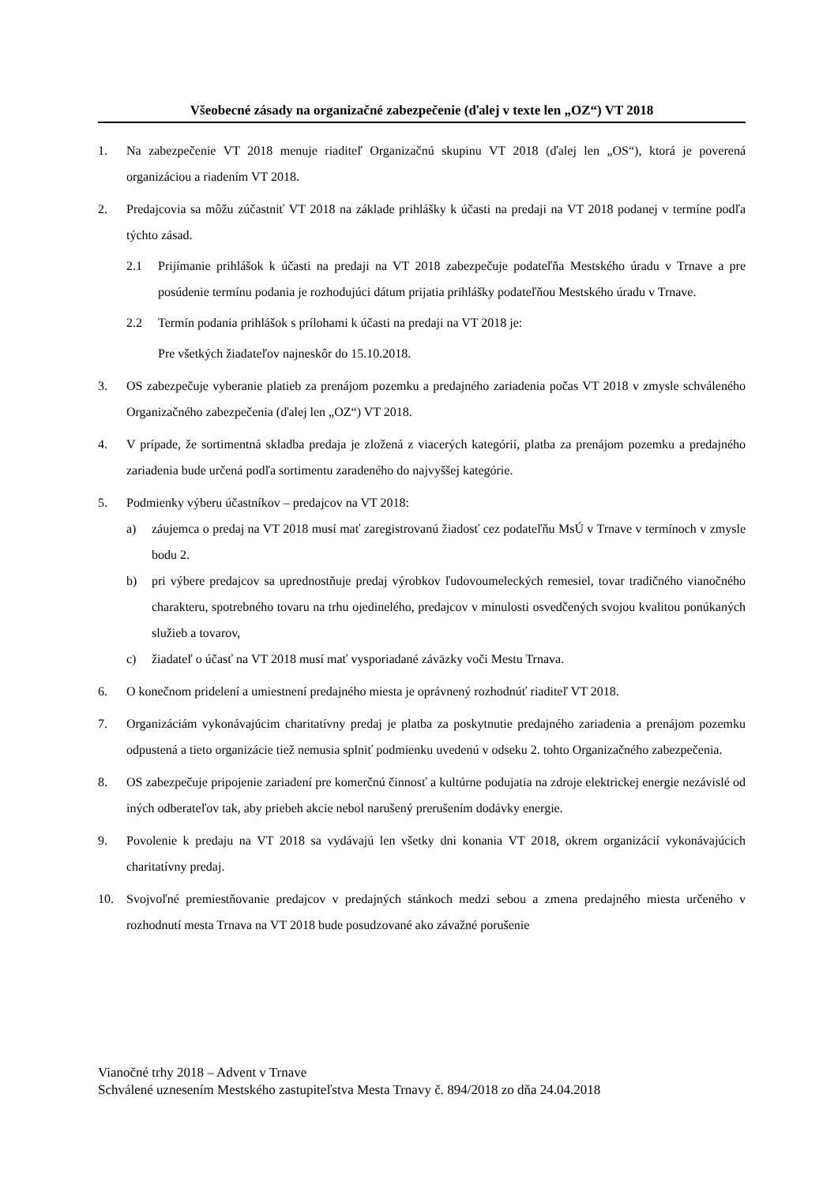Všeobecné zásady na organizačné zabezpečenie (ďalej v texte len „OZ“) VT 2018
1. Na zabezpečenie VT 2018 menuje riaditeľ Organizačnú skupinu VT 2018 (ďalej len „OS“), ktorá je poverená organizáciou a riadením VT 2018.
2. Predajcovia sa môžu zúčastniť VT 2018 na základe prihlášky k účasti na predaji na VT 2018 podanej v termíne podľa týchto zásad.
2.1 Prijímanie prihlášok k účasti na predaji na VT 2018 zabezpečuje podateľňa Mestského úradu v Trnave a pre posúdenie termínu podania je rozhodujúci dátum prijatia prihlášky podateľňou Mestského úradu v Trnave.
2.2 Termín podania prihlášok s prílohami k účasti na predaji na VT 2018 je:
Pre všetkých žiadateľov najneskôr do 15.10.2018.
3. OS zabezpečuje vyberanie platieb za prenájom pozemku a predajného zariadenia počas VT 2018 v zmysle schváleného Organizačného zabezpečenia (ďalej len „OZ“) VT 2018.
4. V prípade, že sortimentná skladba predaja je zložená z viacerých kategórií, platba za prenájom pozemku a predajného zariadenia bude určená podľa sortimentu zaradeného do najvyššej kategórie.
5. Podmienky výberu účastníkov – predajcov na VT 2018:
a) záujemca o predaj na VT 2018 musí mať zaregistrovanú žiadosť cez podateľňu MsÚ v Trnave v termínoch v zmysle bodu 2.
b) pri výbere predajcov sa uprednostňuje predaj výrobkov ľudovoumeleckých remesiel, tovar tradičného vianočného charakteru, spotrebného tovaru na trhu ojedinelého, predajcov v minulosti osvedčených svojou kvalitou ponúkaných služieb a tovarov,
c) žiadateľ o účasť na VT 2018 musí mať vysporiadané záväzky voči Mestu Trnava.
6. O konečnom pridelení a umiestnení predajného miesta je oprávnený rozhodnúť riaditeľ VT 2018.
7. Organizáciám vykonávajúcim charitatívny predaj je platba za poskytnutie predajného zariadenia a prenájom pozemku odpustená a tieto organizácie tiež nemusia splniť podmienku uvedenú v odseku 2. tohto Organizačného zabezpečenia.
8. OS zabezpečuje pripojenie zariadení pre komerčnú činnosť a kultúrne podujatia na zdroje elektrickej energie nezávislé od iných odberateľov tak, aby priebeh akcie nebol narušený prerušením dodávky energie.
9. Povolenie k predaju na VT 2018 sa vydávajú len všetky dni konania VT 2018, okrem organizácií vykonávajúcich charitatívny predaj.
10. Svojvoľné premiestňovanie predajcov v predajných stánkoch medzi sebou a zmena predajného miesta určeného v rozhodnutí mesta Trnava na VT 2018 bude posudzované ako závažné porušenie
Vianočné trhy 2018 – Advent v Trnave
Schválené uznesením Mestského zastupiteľstva Mesta Trnavy č. 894/2018 zo dňa 24.04.2018